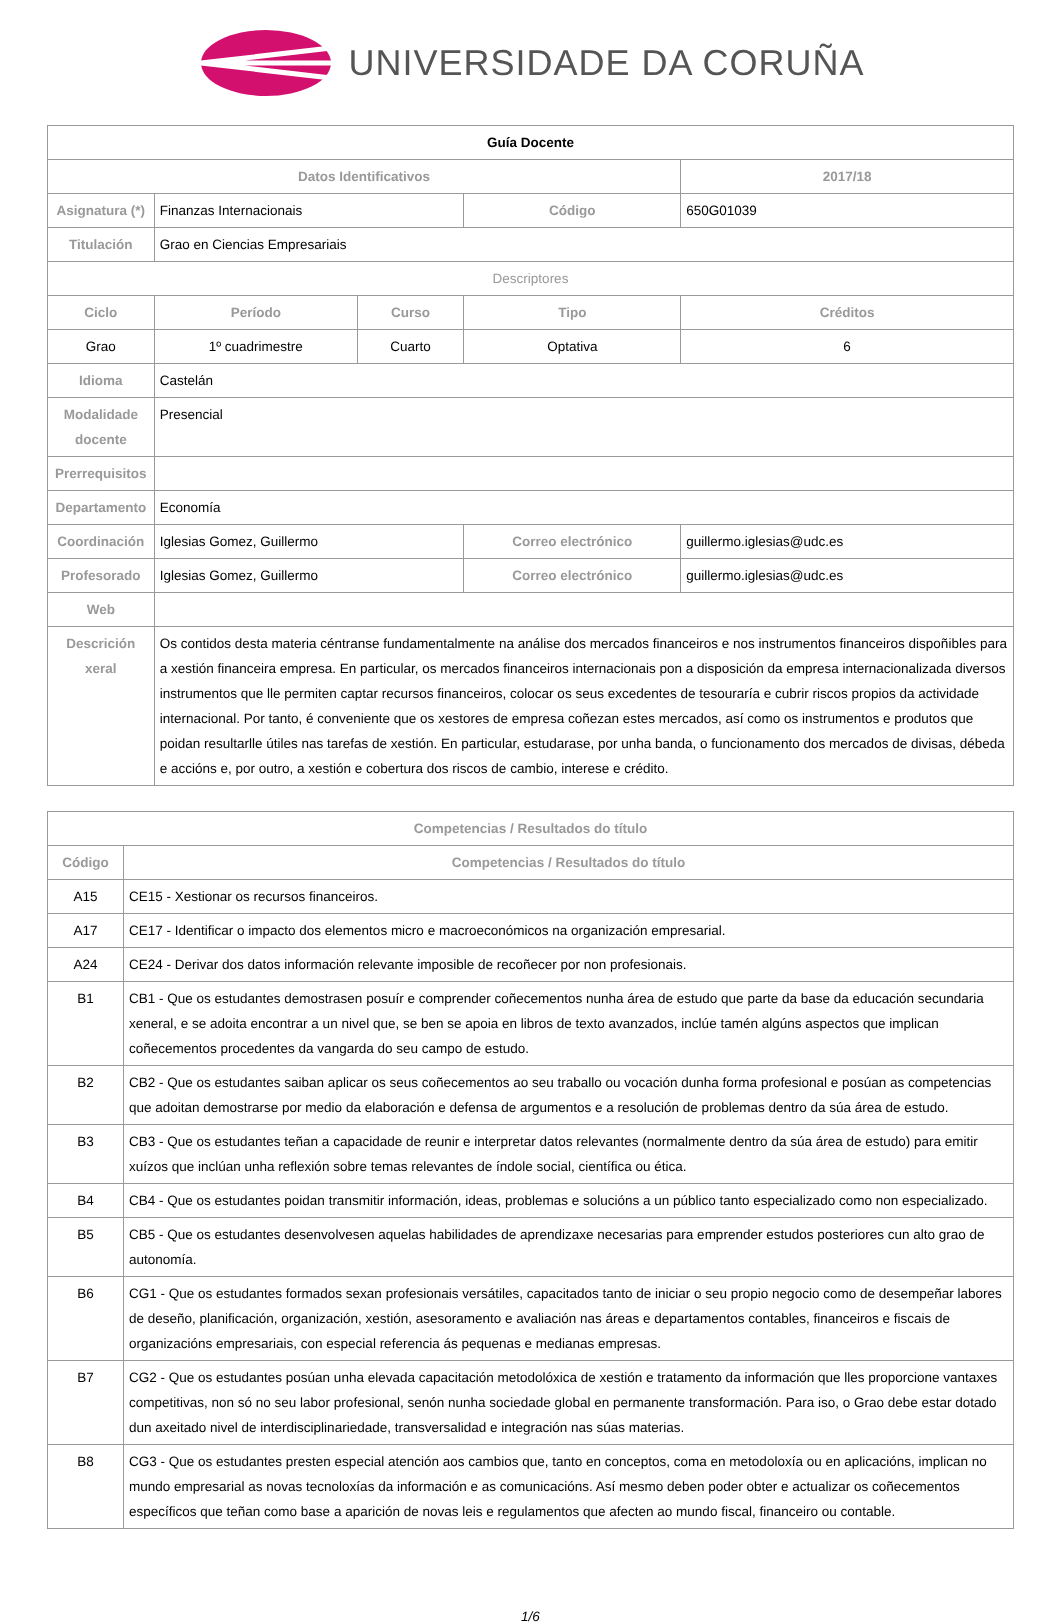UNIVERSIDADE DA CORUÑA
| Guía Docente | | | | | |
| Datos Identificativos | | | | | 2017/18 |
| Asignatura (*) | Finanzas Internacionais | | Código | | 650G01039 |
| Titulación | Grao en Ciencias Empresariais | | | | |
| Descriptores | | | | | |
| Ciclo | Período | Curso | Tipo | | Créditos |
| Grao | 1º cuadrimestre | Cuarto | Optativa | | 6 |
| Idioma | Castelán | | | | |
| Modalidade docente | Presencial | | | | |
| Prerrequisitos | | | | | |
| Departamento | Economía | | | | |
| Coordinación | Iglesias Gomez, Guillermo | | Correo electrónico | guillermo.iglesias@udc.es | |
| Profesorado | Iglesias Gomez, Guillermo | | Correo electrónico | guillermo.iglesias@udc.es | |
| Web | | | | | |
| Descrición xeral | Os contidos desta materia céntranse fundamentalmente na análise dos mercados financeiros e nos instrumentos financeiros dispoñibles para a xestión financeira empresa. En particular, os mercados financeiros internacionais pon a disposición da empresa internacionalizada diversos instrumentos que lle permiten captar recursos financeiros, colocar os seus excedentes de tesouraría e cubrir riscos propios da actividade internacional. Por tanto, é conveniente que os xestores de empresa coñezan estes mercados, así como os instrumentos e produtos que poidan resultarlle útiles nas tarefas de xestión. En particular, estudarase, por unha banda, o funcionamento dos mercados de divisas, débeda e accións e, por outro, a xestión e cobertura dos riscos de cambio, interese e crédito. | | | | |
| Competencias / Resultados do título | |
| --- | --- |
| Código | Competencias / Resultados do título |
| A15 | CE15 - Xestionar os recursos financeiros. |
| A17 | CE17 - Identificar o impacto dos elementos micro e macroeconómicos na organización empresarial. |
| A24 | CE24 - Derivar dos datos información relevante imposible de recoñecer por non profesionais. |
| B1 | CB1 - Que os estudantes demostrasen posuír e comprender coñecementos nunha área de estudo que parte da base da educación secundaria xeneral, e se adoita encontrar a un nivel que, se ben se apoia en libros de texto avanzados, inclúe tamén algúns aspectos que implican coñecementos procedentes da vangarda do seu campo de estudo. |
| B2 | CB2 - Que os estudantes saiban aplicar os seus coñecementos ao seu traballo ou vocación dunha forma profesional e posúan as competencias que adoitan demostrarse por medio da elaboración e defensa de argumentos e a resolución de problemas dentro da súa área de estudo. |
| B3 | CB3 - Que os estudantes teñan a capacidade de reunir e interpretar datos relevantes (normalmente dentro da súa área de estudo) para emitir xuízos que inclúan unha reflexión sobre temas relevantes de índole social, científica ou ética. |
| B4 | CB4 - Que os estudantes poidan transmitir información, ideas, problemas e solucións a un público tanto especializado como non especializado. |
| B5 | CB5 - Que os estudantes desenvolvesen aquelas habilidades de aprendizaxe necesarias para emprender estudos posteriores cun alto grao de autonomía. |
| B6 | CG1 - Que os estudantes formados sexan profesionais versátiles, capacitados tanto de iniciar o seu propio negocio como de desempeñar labores de deseño, planificación, organización, xestión, asesoramento e avaliación nas áreas e departamentos contables, financeiros e fiscais de organizacións empresariais, con especial referencia ás pequenas e medianas empresas. |
| B7 | CG2 - Que os estudantes posúan unha elevada capacitación metodolóxica de xestión e tratamento da información que lles proporcione vantaxes competitivas, non só no seu labor profesional, senón nunha sociedade global en permanente transformación. Para iso, o Grao debe estar dotado dun axeitado nivel de interdisciplinariedade, transversalidad e integración nas súas materias. |
| B8 | CG3 - Que os estudantes presten especial atención aos cambios que, tanto en conceptos, coma en metodoloxía ou en aplicacións, implican no mundo empresarial as novas tecnoloxías da información e as comunicacións. Así mesmo deben poder obter e actualizar os coñecementos específicos que teñan como base a aparición de novas leis e regulamentos que afecten ao mundo fiscal, financeiro ou contable. |
1/6